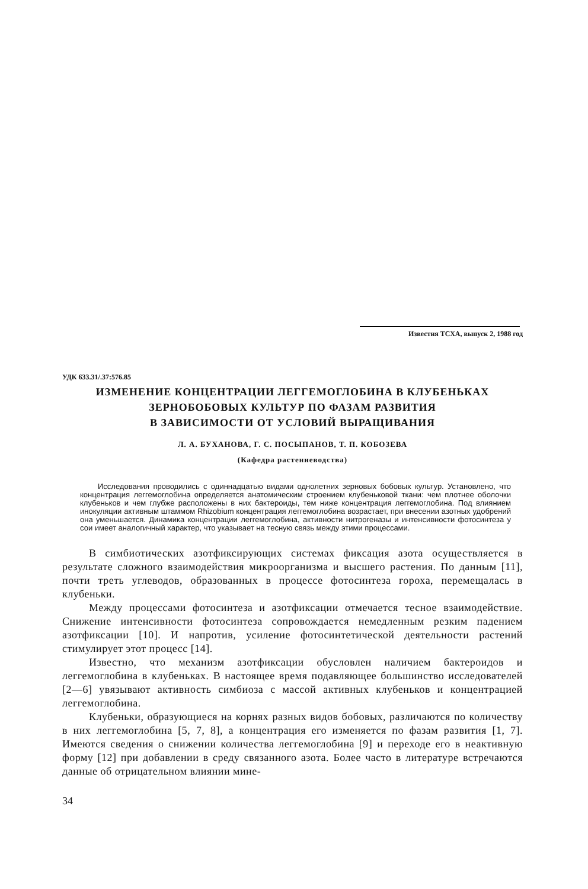Известия ТСХА, выпуск 2, 1988 год
УДК 633.31/.37:576.85
ИЗМЕНЕНИЕ КОНЦЕНТРАЦИИ ЛЕГГЕМОГЛОБИНА В КЛУБЕНЬКАХ
ЗЕРНОБОБОВЫХ КУЛЬТУР ПО ФАЗАМ РАЗВИТИЯ
В ЗАВИСИМОСТИ ОТ УСЛОВИЙ ВЫРАЩИВАНИЯ
Л. А. БУХАНОВА, Г. С. ПОСЫПАНОВ, Т. П. КОБОЗЕВА
(Кафедра растениеводства)
Исследования проводились с одиннадцатью видами однолетних зерновых бобовых культур. Установлено, что концентрация леггемоглобина определяется анатомическим строением клубеньковой ткани: чем плотнее оболочки клубеньков и чем глубже расположены в них бактероиды, тем ниже концентрация леггемоглобина. Под влиянием инокуляции активным штаммом Rhizobium концентрация леггемоглобина возрастает, при внесении азотных удобрений она уменьшается. Динамика концентрации леггемоглобина, активности нитрогеназы и интенсивности фотосинтеза у сои имеет аналогичный характер, что указывает на тесную связь между этими процессами.
В симбиотических азотфиксирующих системах фиксация азота осуществляется в результате сложного взаимодействия микроорганизма и высшего растения. По данным [11], почти треть углеводов, образованных в процессе фотосинтеза гороха, перемещалась в клубеньки.
Между процессами фотосинтеза и азотфиксации отмечается тесное взаимодействие. Снижение интенсивности фотосинтеза сопровождается немедленным резким падением азотфиксации [10]. И напротив, усиление фотосинтетической деятельности растений стимулирует этот процесс [14].
Известно, что механизм азотфиксации обусловлен наличием бактероидов и леггемоглобина в клубеньках. В настоящее время подавляющее большинство исследователей [2—6] увязывают активность симбиоза с массой активных клубеньков и концентрацией леггемоглобина.
Клубеньки, образующиеся на корнях разных видов бобовых, различаются по количеству в них леггемоглобина [5, 7, 8], а концентрация его изменяется по фазам развития [1, 7]. Имеются сведения о снижении количества леггемоглобина [9] и переходе его в неактивную форму [12] при добавлении в среду связанного азота. Более часто в литературе встречаются данные об отрицательном влиянии мине-
34